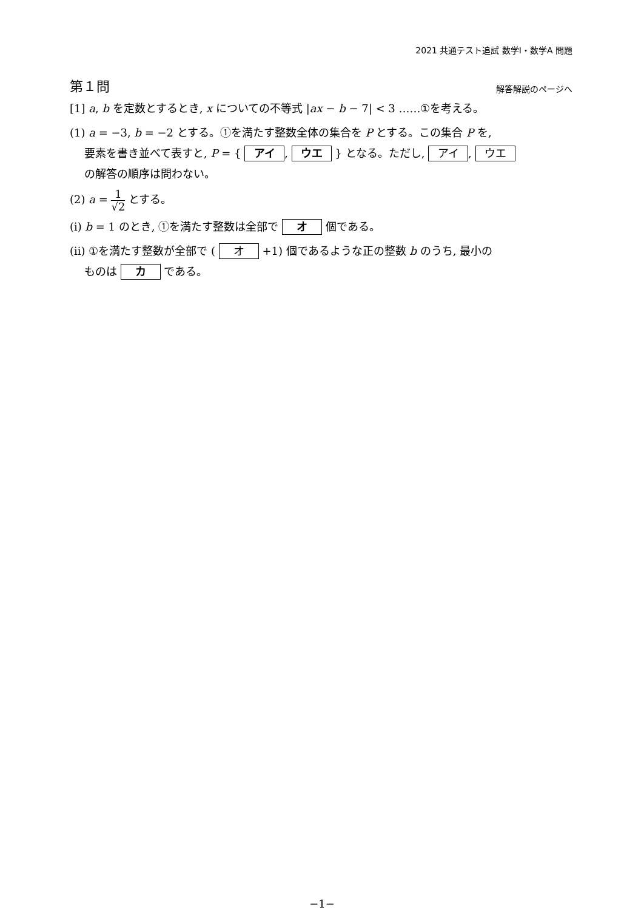2021 共通テスト追試 数学Ⅰ・数学A 問題
第１問
解答解説のページへ
[1] a, b を定数とするとき, x についての不等式 |ax − b − 7| < 3 ……①を考える。
(1) a = −3, b = −2 とする。①を満たす整数全体の集合を P とする。この集合 P を,
要素を書き並べて表すと, P = { アイ, ウエ } となる。ただし, アイ, ウエ
の解答の順序は問わない。
(2) a = 1 √2 とする。
(i) b = 1 のとき, ①を満たす整数は全部で オ 個である。
(ii) ①を満たす整数が全部で ( オ +1) 個であるような正の整数 b のうち, 最小の
ものは カ である。
−1−